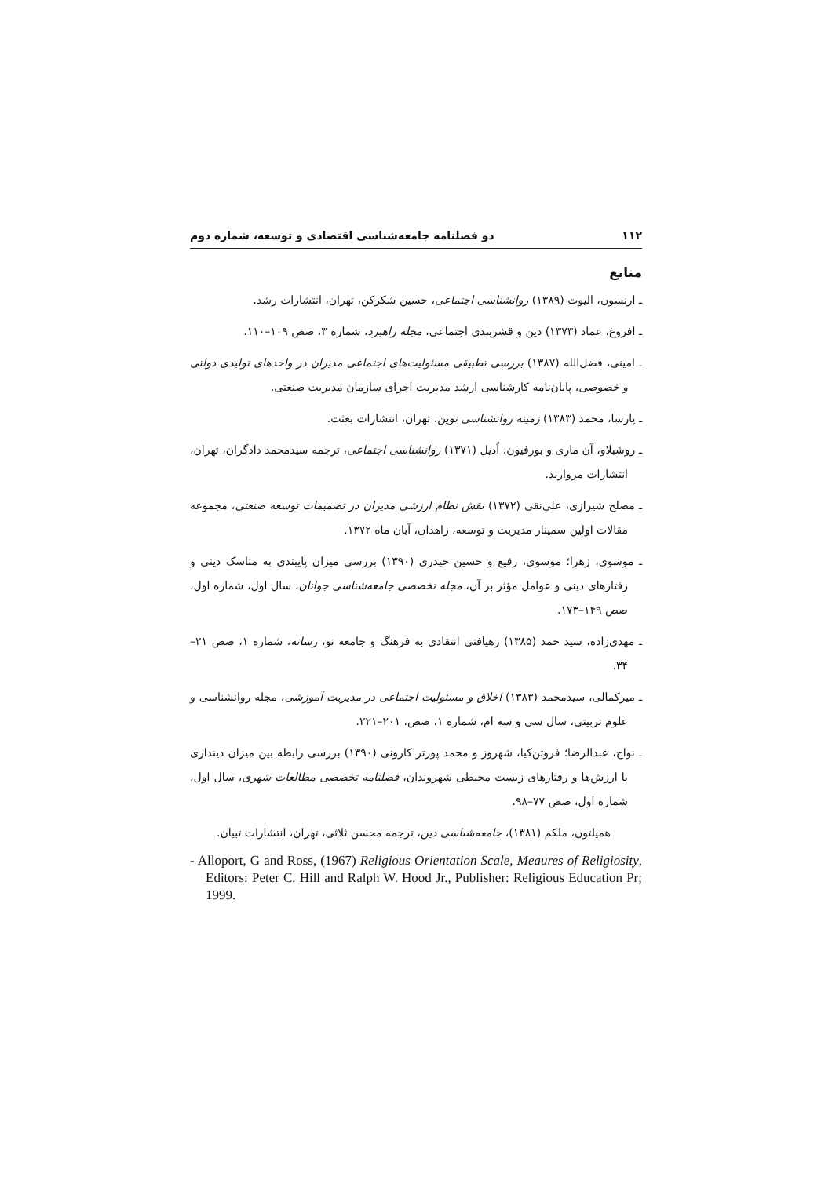۱۱۲ دو فصلنامه جامعه‌شناسی اقتصادی و توسعه، شماره دوم
منابع
ـ ارنسون، الیوت (۱۳۸۹) روانشناسی اجتماعی، حسین شکرکن، تهران، انتشارات رشد.
ـ افروغ، عماد (۱۳۷۳) دین و قشربندی اجتماعی، مجله راهبرد، شماره ۳، صص ۱۰۹–۱۱۰.
ـ امینی، فضل‌الله (۱۳۸۷) بررسی تطبیقی مسئولیت‌های اجتماعی مدیران در واحدهای تولیدی دولتی و خصوصی، پایان‌نامه کارشناسی ارشد مدیریت اجرای سازمان مدیریت صنعتی.
ـ پارسا، محمد (۱۳۸۳) زمینه روانشناسی نوین، تهران، انتشارات بعثت.
ـ روشبلاو، آن ماری و بورفیون، اُدیل (۱۳۷۱) روانشناسی اجتماعی، ترجمه سیدمحمد دادگران، تهران، انتشارات مروارید.
ـ مصلح شیرازی، علی‌نقی (۱۳۷۲) نقش نظام ارزشی مدیران در تصمیمات توسعه صنعتی، مجموعه مقالات اولین سمینار مدیریت و توسعه، زاهدان، آبان ماه ۱۳۷۲.
ـ موسوی، زهرا؛ موسوی، رفیع و حسین حیدری (۱۳۹۰) بررسی میزان پایبندی به مناسک دینی و رفتارهای دینی و عوامل مؤثر بر آن، مجله تخصصی جامعه‌شناسی جوانان، سال اول، شماره اول، صص ۱۴۹–۱۷۳.
ـ مهدی‌زاده، سید حمد (۱۳۸۵) رهیافتی انتقادی به فرهنگ و جامعه نو، رسانه، شماره ۱، صص ۲۱–۳۴.
ـ میرکمالی، سیدمحمد (۱۳۸۳) اخلاق و مسئولیت اجتماعی در مدیریت آموزشی، مجله روانشناسی و علوم تربیتی، سال سی و سه ام، شماره ۱، صص. ۲۰۱–۲۲۱.
ـ نواح، عبدالرضا؛ فروتن‌کیا، شهروز و محمد پورتر کارونی (۱۳۹۰) بررسی رابطه بین میزان دینداری با ارزش‌ها و رفتارهای زیست محیطی شهروندان، فصلنامه تخصصی مطالعات شهری، سال اول، شماره اول، صص ۷۷–۹۸.
همیلتون، ملکم (۱۳۸۱)، جامعه‌شناسی دین، ترجمه محسن ثلاثی، تهران، انتشارات تبیان.
- Alloport, G and Ross, (1967) Religious Orientation Scale, Meaures of Religiosity, Editors: Peter C. Hill and Ralph W. Hood Jr., Publisher: Religious Education Pr; 1999.